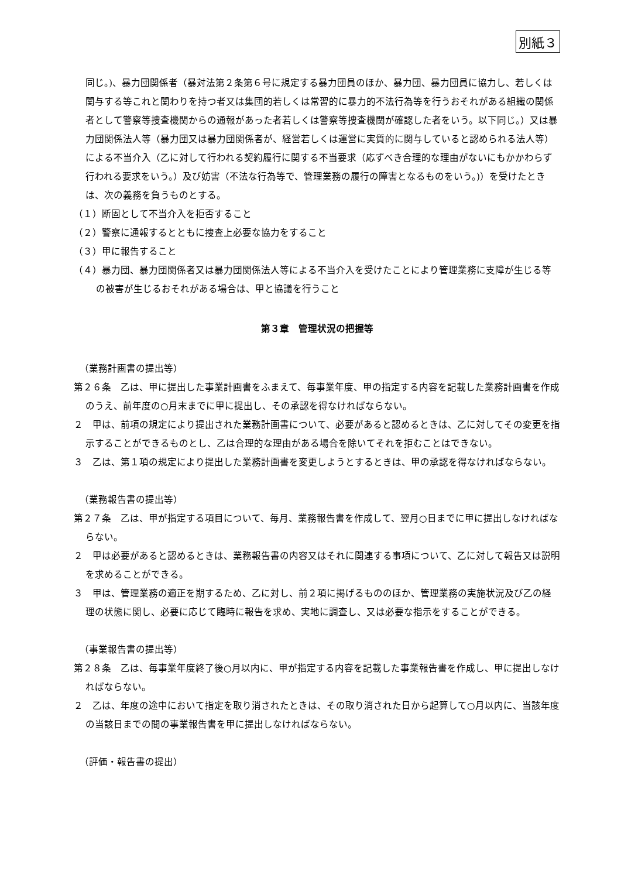別紙３
同じ。)、暴力団関係者（暴対法第２条第６号に規定する暴力団員のほか、暴力団、暴力団員に協力し、若しくは関与する等これと関わりを持つ者又は集団的若しくは常習的に暴力的不法行為等を行うおそれがある組織の関係者として警察等捜査機関からの通報があった者若しくは警察等捜査機関が確認した者をいう。以下同じ。）又は暴力団関係法人等（暴力団又は暴力団関係者が、経営若しくは運営に実質的に関与していると認められる法人等）による不当介入（乙に対して行われる契約履行に関する不当要求（応ずべき合理的な理由がないにもかかわらず行われる要求をいう。）及び妨害（不法な行為等で、管理業務の履行の障害となるものをいう。)）を受けたときは、次の義務を負うものとする。
（１）断固として不当介入を拒否すること
（２）警察に通報するとともに捜査上必要な協力をすること
（３）甲に報告すること
（４）暴力団、暴力団関係者又は暴力団関係法人等による不当介入を受けたことにより管理業務に支障が生じる等の被害が生じるおそれがある場合は、甲と協議を行うこと
第３章　管理状況の把握等
（業務計画書の提出等）
第２６条　乙は、甲に提出した事業計画書をふまえて、毎事業年度、甲の指定する内容を記載した業務計画書を作成のうえ、前年度の○月末までに甲に提出し、その承認を得なければならない。
２　甲は、前項の規定により提出された業務計画書について、必要があると認めるときは、乙に対してその変更を指示することができるものとし、乙は合理的な理由がある場合を除いてそれを拒むことはできない。
３　乙は、第１項の規定により提出した業務計画書を変更しようとするときは、甲の承認を得なければならない。
（業務報告書の提出等）
第２７条　乙は、甲が指定する項目について、毎月、業務報告書を作成して、翌月○日までに甲に提出しなければならない。
２　甲は必要があると認めるときは、業務報告書の内容又はそれに関連する事項について、乙に対して報告又は説明を求めることができる。
３　甲は、管理業務の適正を期するため、乙に対し、前２項に掲げるもののほか、管理業務の実施状況及び乙の経理の状態に関し、必要に応じて臨時に報告を求め、実地に調査し、又は必要な指示をすることができる。
（事業報告書の提出等）
第２８条　乙は、毎事業年度終了後○月以内に、甲が指定する内容を記載した事業報告書を作成し、甲に提出しなければならない。
２　乙は、年度の途中において指定を取り消されたときは、その取り消された日から起算して○月以内に、当該年度の当該日までの間の事業報告書を甲に提出しなければならない。
（評価・報告書の提出）